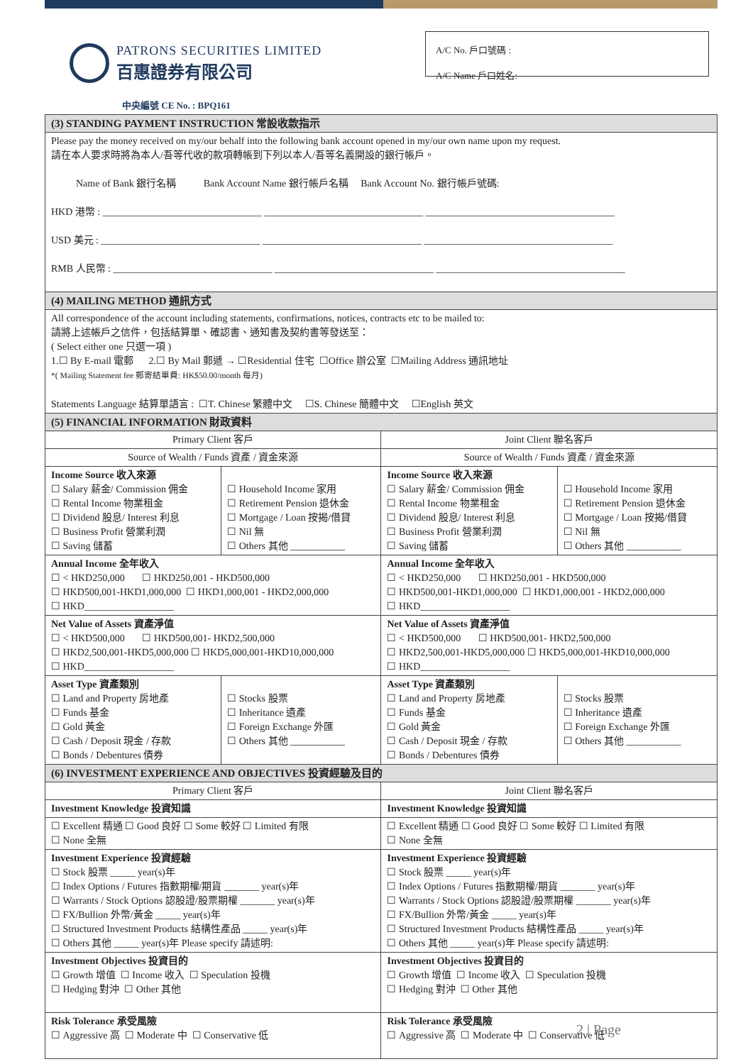PATRONS SECURITIES LIMITED
百惠證券有限公司
A/C No. 戶口號碼 :
A/C Name 戶口姓名:
中央編號 CE No. : BPQ161
| (3) STANDING PAYMENT INSTRUCTION 常設收款指示 | | | |
| Please pay the money received on my/our behalf into the following bank account opened in my/our own name upon my request. 請在本人要求時將為本人/吾等代收的款項轉帳到下列以本人/吾等名義開設的銀行帳戶。 Name of Bank 銀行名稱 Bank Account Name 銀行帳戶名稱 Bank Account No. 銀行帳戶號碼: HKD 港幣 : ________________________________ ________________________________ ______________________________________ USD 美元 : ________________________________ ________________________________ ______________________________________ RMB 人民幣 : ________________________________ ________________________________ ______________________________________ | | | |
| (4) MAILING METHOD 通訊方式 | | | |
| All correspondence of the account including statements, confirmations, notices, contracts etc to be mailed to: 請將上述帳戶之信件，包括結算單、確認書、通知書及契約書等發送至： ( Select either one 只選一項 ) 1.☐ By E-mail 電郵 2.☐ By Mail 郵遞 → ☐Residential 住宅 ☐Office 辦公室 ☐Mailing Address 通訊地址 *( Mailing Statement fee 郵寄結單費: HK$50.00/month 每月) Statements Language 結算單語言 : ☐T. Chinese 繁體中文 ☐S. Chinese 簡體中文 ☐English 英文 | | | |
| (5) FINANCIAL INFORMATION 財政資料 | | | |
| Primary Client 客戶 | | Joint Client 聯名客戶 | |
| Source of Wealth / Funds 資產 / 資金來源 | | Source of Wealth / Funds 資產 / 資金來源 | |
| Income Source 收入來源 ☐ Salary 薪金/ Commission 佣金 ☐ Rental Income 物業租金 ☐ Dividend 股息/ Interest 利息 ☐ Business Profit 營業利潤 ☐ Saving 儲蓄 | ☐ Household Income 家用 ☐ Retirement Pension 退休金 ☐ Mortgage / Loan 按揭/借貸 ☐ Nil 無 ☐ Others 其他 ___________ | Income Source 收入來源 ☐ Salary 薪金/ Commission 佣金 ☐ Rental Income 物業租金 ☐ Dividend 股息/ Interest 利息 ☐ Business Profit 營業利潤 ☐ Saving 儲蓄 | ☐ Household Income 家用 ☐ Retirement Pension 退休金 ☐ Mortgage / Loan 按揭/借貸 ☐ Nil 無 ☐ Others 其他 ___________ |
| Annual Income 全年收入 ☐ < HKD250,000 ☐ HKD250,001 - HKD500,000 ☐ HKD500,001-HKD1,000,000 ☐ HKD1,000,001 - HKD2,000,000 ☐ HKD__________________ | | Annual Income 全年收入 ☐ < HKD250,000 ☐ HKD250,001 - HKD500,000 ☐ HKD500,001-HKD1,000,000 ☐ HKD1,000,001 - HKD2,000,000 ☐ HKD__________________ | |
| Net Value of Assets 資產淨值 ☐ < HKD500,000 ☐ HKD500,001- HKD2,500,000 ☐ HKD2,500,001-HKD5,000,000 ☐ HKD5,000,001-HKD10,000,000 ☐ HKD__________________ | | Net Value of Assets 資產淨值 ☐ < HKD500,000 ☐ HKD500,001- HKD2,500,000 ☐ HKD2,500,001-HKD5,000,000 ☐ HKD5,000,001-HKD10,000,000 ☐ HKD__________________ | |
| Asset Type 資產類別 ☐ Land and Property 房地產 ☐ Funds 基金 ☐ Gold 黃金 ☐ Cash / Deposit 現金 / 存款 ☐ Bonds / Debentures 債券 | ☐ Stocks 股票 ☐ Inheritance 遺產 ☐ Foreign Exchange 外匯 ☐ Others 其他 ___________ | Asset Type 資產類別 ☐ Land and Property 房地產 ☐ Funds 基金 ☐ Gold 黃金 ☐ Cash / Deposit 現金 / 存款 ☐ Bonds / Debentures 債券 | ☐ Stocks 股票 ☐ Inheritance 遺產 ☐ Foreign Exchange 外匯 ☐ Others 其他 ___________ |
| (6) INVESTMENT EXPERIENCE AND OBJECTIVES 投資經驗及目的 | | | |
| Primary Client 客戶 | | Joint Client 聯名客戶 | |
| Investment Knowledge 投資知識 | | Investment Knowledge 投資知識 | |
| ☐ Excellent 精通 ☐ Good 良好 ☐ Some 較好 ☐ Limited 有限 ☐ None 全無 | | ☐ Excellent 精通 ☐ Good 良好 ☐ Some 較好 ☐ Limited 有限 ☐ None 全無 | |
| Investment Experience 投資經驗 ☐ Stock 股票 _____ year(s)年 ☐ Index Options / Futures 指數期權/期貨 _______ year(s)年 ☐ Warrants / Stock Options 認股證/股票期權 _______ year(s)年 ☐ FX/Bullion 外幣/黃金 _____ year(s)年 ☐ Structured Investment Products 結構性產品 _____ year(s)年 ☐ Others 其他 _____ year(s)年 Please specify 請述明: | | Investment Experience 投資經驗 ☐ Stock 股票 _____ year(s)年 ☐ Index Options / Futures 指數期權/期貨 _______ year(s)年 ☐ Warrants / Stock Options 認股證/股票期權 _______ year(s)年 ☐ FX/Bullion 外幣/黃金 _____ year(s)年 ☐ Structured Investment Products 結構性產品 _____ year(s)年 ☐ Others 其他 _____ year(s)年 Please specify 請述明: | |
| Investment Objectives 投資目的 ☐ Growth 增值 ☐ Income 收入 ☐ Speculation 投機 ☐ Hedging 對沖 ☐ Other 其他 | | Investment Objectives 投資目的 ☐ Growth 增值 ☐ Income 收入 ☐ Speculation 投機 ☐ Hedging 對沖 ☐ Other 其他 | |
| Risk Tolerance 承受風險 ☐ Aggressive 高 ☐ Moderate 中 ☐ Conservative 低 | | Risk Tolerance 承受風險 ☐ Aggressive 高 ☐ Moderate 中 ☐ Conservative 低 | |
2 | Page